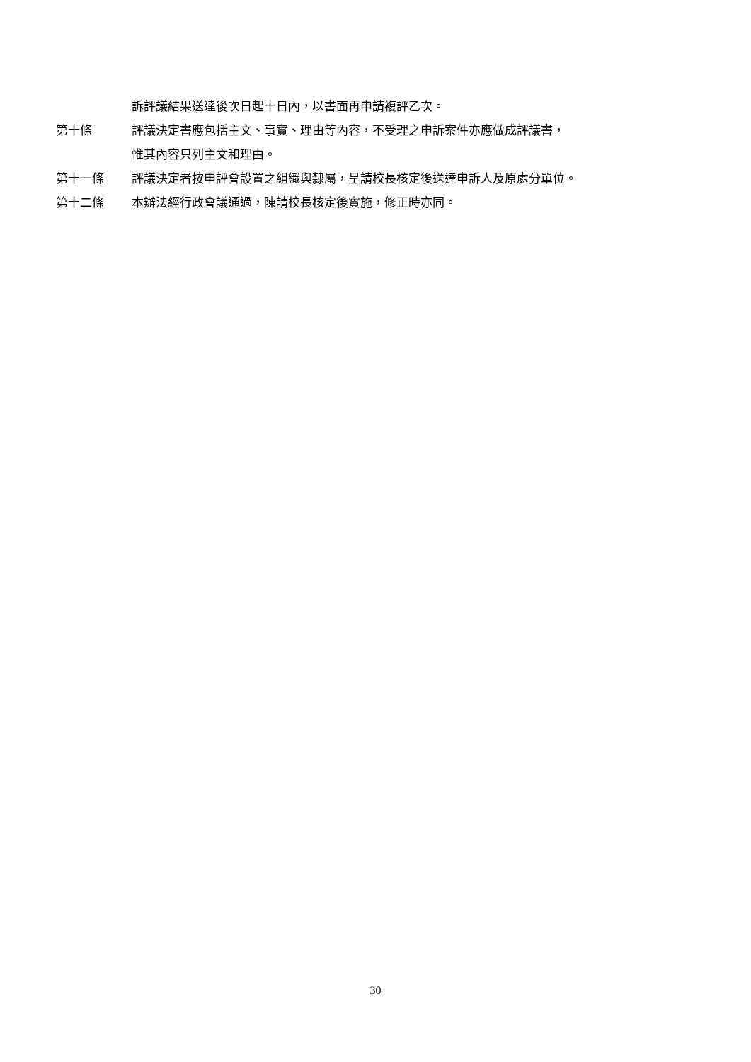訴評議結果送達後次日起十日內，以書面再申請複評乙次。
第十條 評議決定書應包括主文、事實、理由等內容，不受理之申訴案件亦應做成評議書，
惟其內容只列主文和理由。
第十一條 評議決定者按申評會設置之組織與隸屬，呈請校長核定後送達申訴人及原處分單位。
第十二條 本辦法經行政會議通過，陳請校長核定後實施，修正時亦同。
30